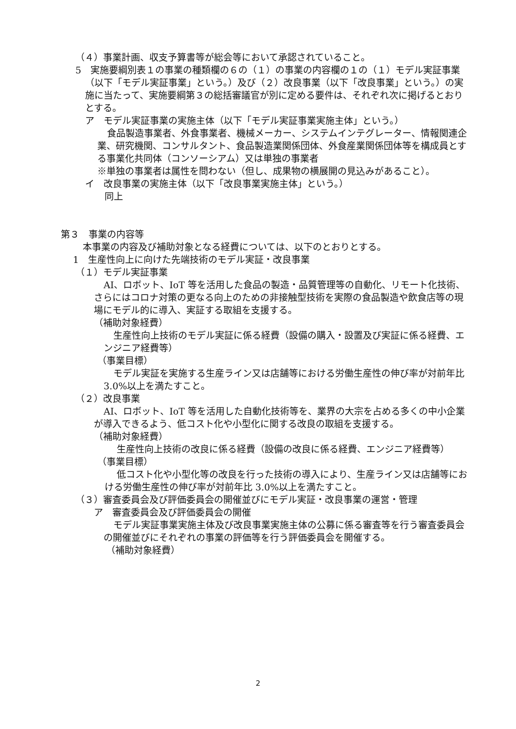（４）事業計画、収支予算書等が総会等において承認されていること。
5　実施要綱別表１の事業の種類欄の６の（１）の事業の内容欄の１の（１）モデル実証事業（以下「モデル実証事業」という。）及び（２）改良事業（以下「改良事業」という。）の実施に当たって、実施要綱第３の総括審議官が別に定める要件は、それぞれ次に掲げるとおりとする。
ア　モデル実証事業の実施主体（以下「モデル実証事業実施主体」という。）
食品製造事業者、外食事業者、機械メーカー、システムインテグレーター、情報関連企業、研究機関、コンサルタント、食品製造業関係団体、外食産業関係団体等を構成員とする事業化共同体（コンソーシアム）又は単独の事業者
※単独の事業者は属性を問わない（但し、成果物の横展開の見込みがあること）。
イ　改良事業の実施主体（以下「改良事業実施主体」という。）
同上
第３　事業の内容等
本事業の内容及び補助対象となる経費については、以下のとおりとする。
1　生産性向上に向けた先端技術のモデル実証・改良事業
（１）モデル実証事業
AI、ロボット、IoT 等を活用した食品の製造・品質管理等の自動化、リモート化技術、さらにはコロナ対策の更なる向上のための非接触型技術を実際の食品製造や飲食店等の現場にモデル的に導入、実証する取組を支援する。
（補助対象経費）
生産性向上技術のモデル実証に係る経費（設備の購入・設置及び実証に係る経費、エンジニア経費等）
（事業目標）
モデル実証を実施する生産ライン又は店舗等における労働生産性の伸び率が対前年比 3.0%以上を満たすこと。
（２）改良事業
AI、ロボット、IoT 等を活用した自動化技術等を、業界の大宗を占める多くの中小企業が導入できるよう、低コスト化や小型化に関する改良の取組を支援する。
（補助対象経費）
生産性向上技術の改良に係る経費（設備の改良に係る経費、エンジニア経費等）
（事業目標）
低コスト化や小型化等の改良を行った技術の導入により、生産ライン又は店舗等における労働生産性の伸び率が対前年比 3.0%以上を満たすこと。
（３）審査委員会及び評価委員会の開催並びにモデル実証・改良事業の運営・管理
ア　審査委員会及び評価委員会の開催
モデル実証事業実施主体及び改良事業実施主体の公募に係る審査等を行う審査委員会の開催並びにそれぞれの事業の評価等を行う評価委員会を開催する。
（補助対象経費）
2